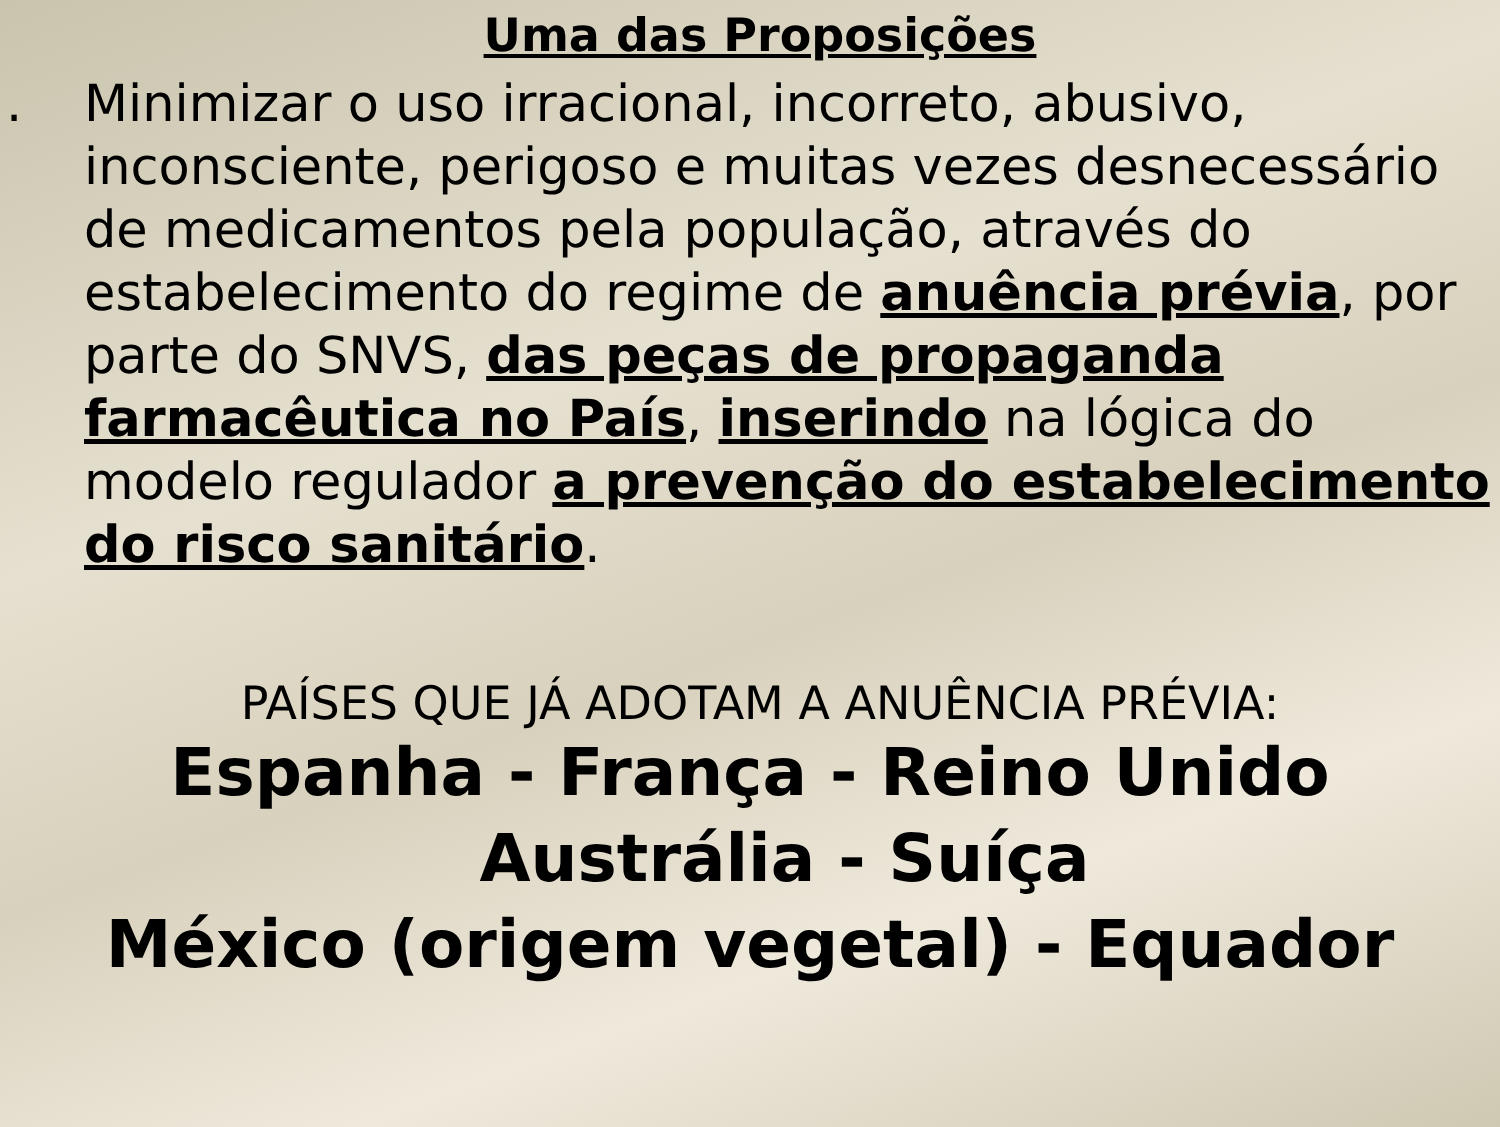Uma das Proposições
. Minimizar o uso irracional, incorreto, abusivo,
inconsciente, perigoso e muitas vezes desnecessário
de medicamentos pela população, através do
estabelecimento do regime de anuência prévia, por
parte do SNVS, das peças de propaganda
farmacêutica no País, inserindo na lógica do
modelo regulador a prevenção do estabelecimento
do risco sanitário.
PAÍSES QUE JÁ ADOTAM A ANUÊNCIA PRÉVIA:
Espanha - França - Reino Unido
Austrália - Suíça
México (origem vegetal) - Equador